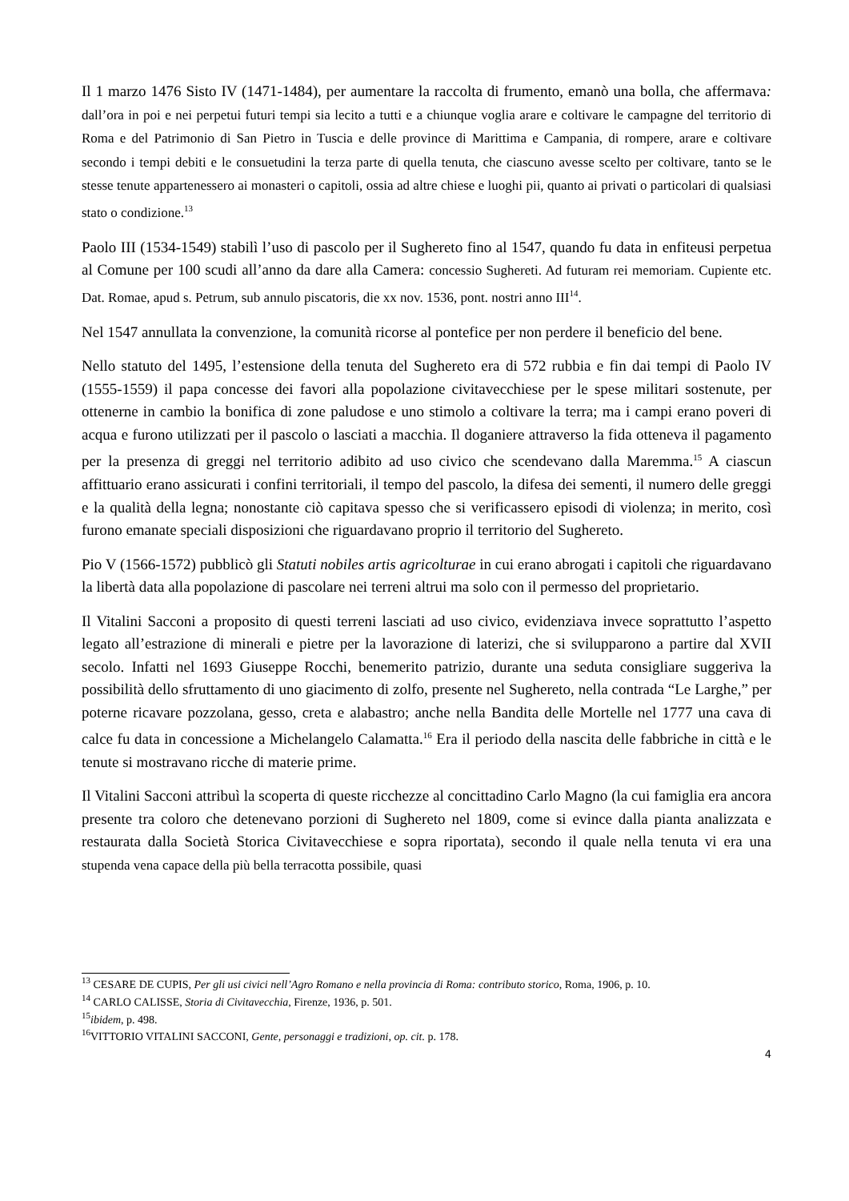Il 1 marzo 1476 Sisto IV (1471-1484), per aumentare la raccolta di frumento, emanò una bolla, che affermava: dall’ora in poi e nei perpetui futuri tempi sia lecito a tutti e a chiunque voglia arare e coltivare le campagne del territorio di Roma e del Patrimonio di San Pietro in Tuscia e delle province di Marittima e Campania, di rompere, arare e coltivare secondo i tempi debiti e le consuetudini la terza parte di quella tenuta, che ciascuno avesse scelto per coltivare, tanto se le stesse tenute appartenessero ai monasteri o capitoli, ossia ad altre chiese e luoghi pii, quanto ai privati o particolari di qualsiasi stato o condizione.<sup>13</sup>
Paolo III (1534-1549) stabilì l’uso di pascolo per il Sughereto fino al 1547, quando fu data in enfiteusi perpetua al Comune per 100 scudi all’anno da dare alla Camera: concessio Sughereti. Ad futuram rei memoriam. Cupiente etc. Dat. Romae, apud s. Petrum, sub annulo piscatoris, die xx nov. 1536, pont. nostri anno III<sup>14</sup>.
Nel 1547 annullata la convenzione, la comunità ricorse al pontefice per non perdere il beneficio del bene.
Nello statuto del 1495, l’estensione della tenuta del Sughereto era di 572 rubbia e fin dai tempi di Paolo IV (1555-1559) il papa concesse dei favori alla popolazione civitavecchiese per le spese militari sostenute, per ottenerne in cambio la bonifica di zone paludose e uno stimolo a coltivare la terra; ma i campi erano poveri di acqua e furono utilizzati per il pascolo o lasciati a macchia. Il doganiere attraverso la fida otteneva il pagamento per la presenza di greggi nel territorio adibito ad uso civico che scendevano dalla Maremma.<sup>15</sup> A ciascun affittuario erano assicurati i confini territoriali, il tempo del pascolo, la difesa dei sementi, il numero delle greggi e la qualità della legna; nonostante ciò capitava spesso che si verificassero episodi di violenza; in merito, così furono emanate speciali disposizioni che riguardavano proprio il territorio del Sughereto.
Pio V (1566-1572) pubblicò gli Statuti nobiles artis agricolturae in cui erano abrogati i capitoli che riguardavano la libertà data alla popolazione di pascolare nei terreni altrui ma solo con il permesso del proprietario.
Il Vitalini Sacconi a proposito di questi terreni lasciati ad uso civico, evidenziava invece soprattutto l’aspetto legato all’estrazione di minerali e pietre per la lavorazione di laterizi, che si svilupparono a partire dal XVII secolo. Infatti nel 1693 Giuseppe Rocchi, benemerito patrizio, durante una seduta consigliare suggeriva la possibilità dello sfruttamento di uno giacimento di zolfo, presente nel Sughereto, nella contrada “Le Larghe,” per poterne ricavare pozzolana, gesso, creta e alabastro; anche nella Bandita delle Mortelle nel 1777 una cava di calce fu data in concessione a Michelangelo Calamatta.<sup>16</sup> Era il periodo della nascita delle fabbriche in città e le tenute si mostravano ricche di materie prime.
Il Vitalini Sacconi attribuì la scoperta di queste ricchezze al concittadino Carlo Magno (la cui famiglia era ancora presente tra coloro che detenevano porzioni di Sughereto nel 1809, come si evince dalla pianta analizzata e restaurata dalla Società Storica Civitavecchiese e sopra riportata), secondo il quale nella tenuta vi era una stupenda vena capace della più bella terracotta possibile, quasi
<sup>13</sup> CESARE DE CUPIS, Per gli usi civici nell’Agro Romano e nella provincia di Roma: contributo storico, Roma, 1906, p. 10.
<sup>14</sup> CARLO CALISSE, Storia di Civitavecchia, Firenze, 1936, p. 501.
<sup>15</sup> ibidem, p. 498.
<sup>16</sup> VITTORIO VITALINI SACCONI, Gente, personaggi e tradizioni, op. cit. p. 178.
4